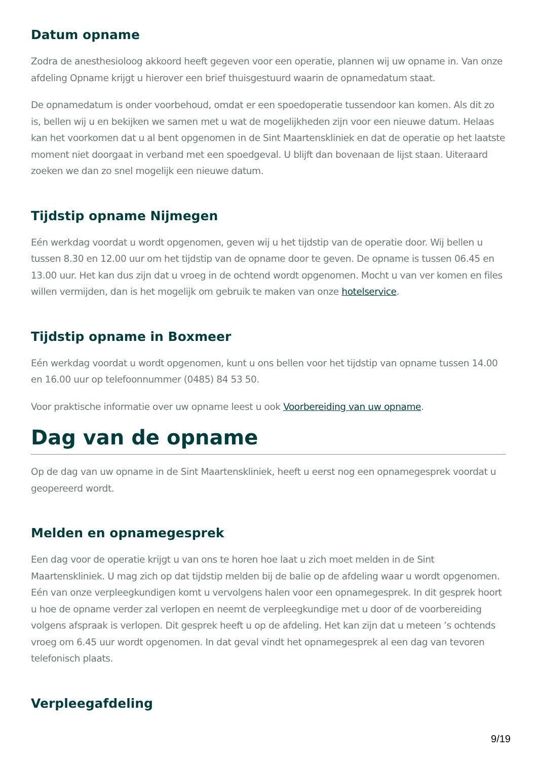Datum opname
Zodra de anesthesioloog akkoord heeft gegeven voor een operatie, plannen wij uw opname in. Van onze afdeling Opname krijgt u hierover een brief thuisgestuurd waarin de opnamedatum staat.
De opnamedatum is onder voorbehoud, omdat er een spoedoperatie tussendoor kan komen. Als dit zo is, bellen wij u en bekijken we samen met u wat de mogelijkheden zijn voor een nieuwe datum. Helaas kan het voorkomen dat u al bent opgenomen in de Sint Maartenskliniek en dat de operatie op het laatste moment niet doorgaat in verband met een spoedgeval. U blijft dan bovenaan de lijst staan. Uiteraard zoeken we dan zo snel mogelijk een nieuwe datum.
Tijdstip opname Nijmegen
Eén werkdag voordat u wordt opgenomen, geven wij u het tijdstip van de operatie door. Wij bellen u tussen 8.30 en 12.00 uur om het tijdstip van de opname door te geven. De opname is tussen 06.45 en 13.00 uur. Het kan dus zijn dat u vroeg in de ochtend wordt opgenomen. Mocht u van ver komen en files willen vermijden, dan is het mogelijk om gebruik te maken van onze hotelservice.
Tijdstip opname in Boxmeer
Eén werkdag voordat u wordt opgenomen, kunt u ons bellen voor het tijdstip van opname tussen 14.00 en 16.00 uur op telefoonnummer (0485) 84 53 50.
Voor praktische informatie over uw opname leest u ook Voorbereiding van uw opname.
Dag van de opname
Op de dag van uw opname in de Sint Maartenskliniek, heeft u eerst nog een opnamegesprek voordat u geopereerd wordt.
Melden en opnamegesprek
Een dag voor de operatie krijgt u van ons te horen hoe laat u zich moet melden in de Sint Maartenskliniek. U mag zich op dat tijdstip melden bij de balie op de afdeling waar u wordt opgenomen. Eén van onze verpleegkundigen komt u vervolgens halen voor een opnamegesprek. In dit gesprek hoort u hoe de opname verder zal verlopen en neemt de verpleegkundige met u door of de voorbereiding volgens afspraak is verlopen. Dit gesprek heeft u op de afdeling. Het kan zijn dat u meteen ’s ochtends vroeg om 6.45 uur wordt opgenomen. In dat geval vindt het opnamegesprek al een dag van tevoren telefonisch plaats.
Verpleegafdeling
9/19